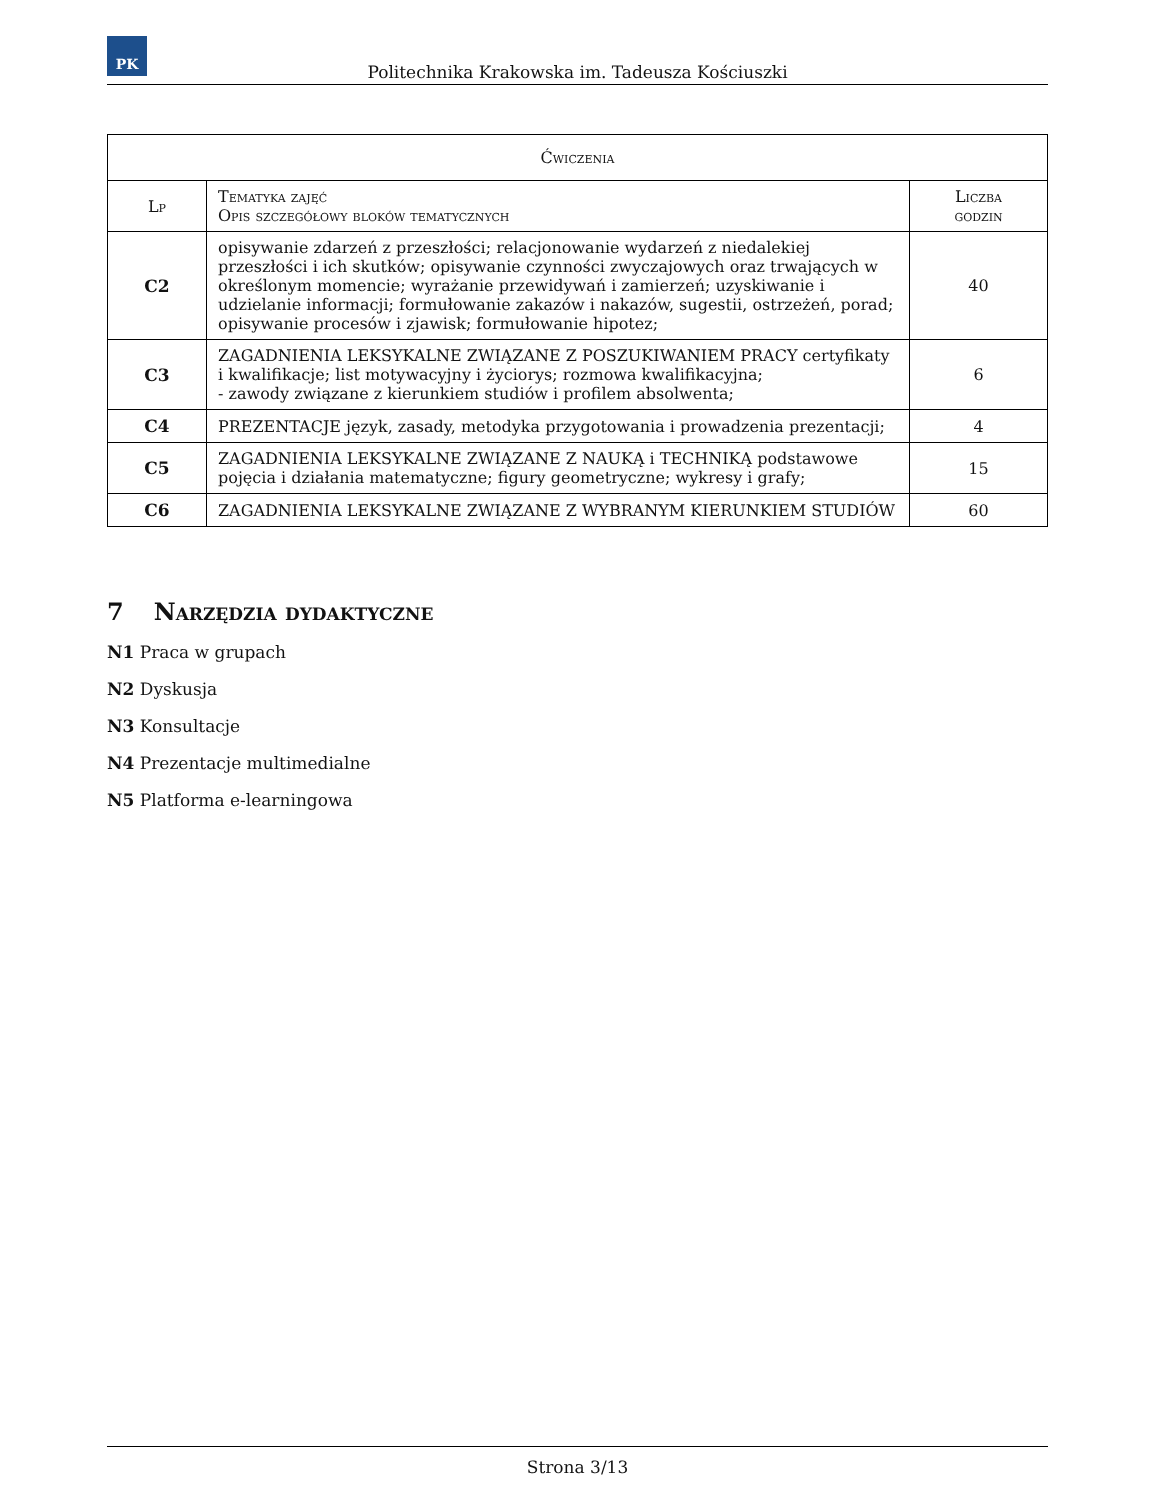PK
Politechnika Krakowska im. Tadeusza Kościuszki
| Ćwiczenia | | |
| --- | --- | --- |
| Lp | Tematyka zajęć Opis szczegółowy bloków tematycznych | Liczba godzin |
| C2 | opisywanie zdarzeń z przeszłości; relacjonowanie wydarzeń z niedalekiej przeszłości i ich skutków; opisywanie czynności zwyczajowych oraz trwających w określonym momencie; wyrażanie przewidywań i zamierzeń; uzyskiwanie i udzielanie informacji; formułowanie zakazów i nakazów, sugestii, ostrzeżeń, porad; opisywanie procesów i zjawisk; formułowanie hipotez; | 40 |
| C3 | ZAGADNIENIA LEKSYKALNE ZWIĄZANE Z POSZUKIWANIEM PRACY certyfikaty i kwalifikacje; list motywacyjny i życiorys; rozmowa kwalifikacyjna; - zawody związane z kierunkiem studiów i profilem absolwenta; | 6 |
| C4 | PREZENTACJE język, zasady, metodyka przygotowania i prowadzenia prezentacji; | 4 |
| C5 | ZAGADNIENIA LEKSYKALNE ZWIĄZANE Z NAUKĄ i TECHNIKĄ podstawowe pojęcia i działania matematyczne; figury geometryczne; wykresy i grafy; | 15 |
| C6 | ZAGADNIENIA LEKSYKALNE ZWIĄZANE Z WYBRANYM KIERUNKIEM STUDIÓW | 60 |
7 Narzędzia dydaktyczne
N1 Praca w grupach
N2 Dyskusja
N3 Konsultacje
N4 Prezentacje multimedialne
N5 Platforma e-learningowa
Strona 3/13